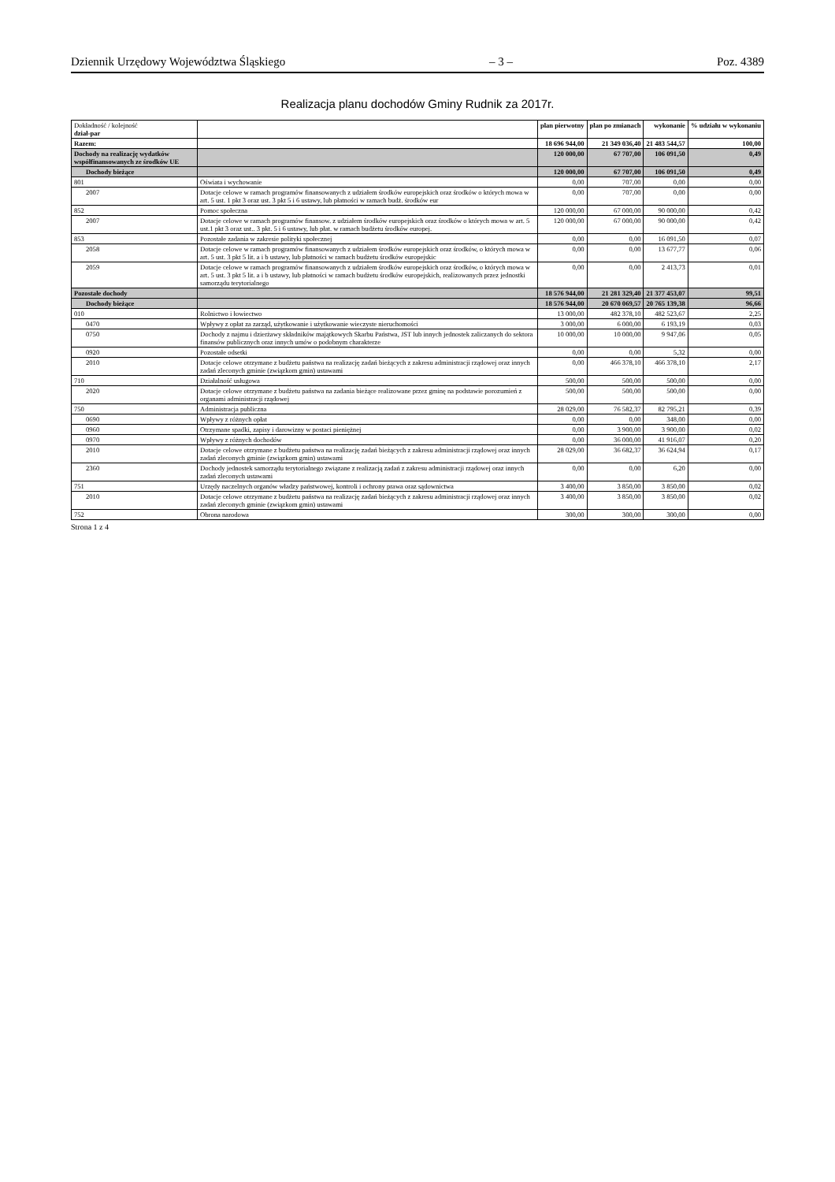Dziennik Urzędowy Województwa Śląskiego – 3 – Poz. 4389
Realizacja planu dochodów Gminy Rudnik za 2017r.
| Dokładność / kolejność dział-par | | plan pierwotny | plan po zmianach | wykonanie | % udziału w wykonaniu |
| --- | --- | --- | --- | --- | --- |
| Razem: | | 18 696 944,00 | 21 349 036,40 | 21 483 544,57 | 100,00 |
| Dochody na realizację wydatków współfinansowanych ze środków UE | | 120 000,00 | 67 707,00 | 106 091,50 | 0,49 |
| Dochody bieżące | | 120 000,00 | 67 707,00 | 106 091,50 | 0,49 |
| 801 | Oświata i wychowanie | 0,00 | 707,00 | 0,00 | 0,00 |
| 2007 | Dotacje celowe w ramach programów finansowanych z udziałem środków europejskich oraz środków o których mowa w art. 5 ust. 1 pkt 3 oraz ust. 3 pkt 5 i 6 ustawy, lub płatności w ramach budż. środków eur | 0,00 | 707,00 | 0,00 | 0,00 |
| 852 | Pomoc społeczna | 120 000,00 | 67 000,00 | 90 000,00 | 0,42 |
| 2007 | Dotacje celowe w ramach programów finansow. z udziałem środków europejskich oraz środków o których mowa w art. 5 ust.1 pkt 3 oraz ust.. 3 pkt. 5 i 6 ustawy, lub płat. w ramach budżetu środków europej. | 120 000,00 | 67 000,00 | 90 000,00 | 0,42 |
| 853 | Pozostałe zadania w zakresie polityki społecznej | 0,00 | 0,00 | 16 091,50 | 0,07 |
| 2058 | Dotacje celowe w ramach programów finansowanych z udziałem środków europejskich oraz środków, o których mowa w art. 5 ust. 3 pkt 5 lit. a i b ustawy, lub płatności w ramach budżetu środków europejskic | 0,00 | 0,00 | 13 677,77 | 0,06 |
| 2059 | Dotacje celowe w ramach programów finansowanych z udziałem środków europejskich oraz środków, o których mowa w art. 5 ust. 3 pkt 5 lit. a i b ustawy, lub płatności w ramach budżetu środków europejskich, realizowanych przez jednostki samorządu terytorialnego | 0,00 | 0,00 | 2 413,73 | 0,01 |
| Pozostałe dochody | | 18 576 944,00 | 21 281 329,40 | 21 377 453,07 | 99,51 |
| Dochody bieżące | | 18 576 944,00 | 20 670 069,57 | 20 765 139,38 | 96,66 |
| 010 | Rolnictwo i łowiectwo | 13 000,00 | 482 378,10 | 482 523,67 | 2,25 |
| 0470 | Wpływy z opłat za zarząd, użytkowanie i użytkowanie wieczyste nieruchomości | 3 000,00 | 6 000,00 | 6 193,19 | 0,03 |
| 0750 | Dochody z najmu i dzierżawy składników majątkowych Skarbu Państwa, JST lub innych jednostek zaliczanych do sektora finansów publicznych oraz innych umów o podobnym charakterze | 10 000,00 | 10 000,00 | 9 947,06 | 0,05 |
| 0920 | Pozostałe odsetki | 0,00 | 0,00 | 5,32 | 0,00 |
| 2010 | Dotacje celowe otrzymane z budżetu państwa na realizację zadań bieżących z zakresu administracji rządowej oraz innych zadań zleconych gminie (związkom gmin) ustawami | 0,00 | 466 378,10 | 466 378,10 | 2,17 |
| 710 | Działalność usługowa | 500,00 | 500,00 | 500,00 | 0,00 |
| 2020 | Dotacje celowe otrzymane z budżetu państwa na zadania bieżące realizowane przez gminę na podstawie porozumień z organami administracji rządowej | 500,00 | 500,00 | 500,00 | 0,00 |
| 750 | Administracja publiczna | 28 029,00 | 76 582,37 | 82 795,21 | 0,39 |
| 0690 | Wpływy z różnych opłat | 0,00 | 0,00 | 348,00 | 0,00 |
| 0960 | Otrzymane spadki, zapisy i darowizny w postaci pieniężnej | 0,00 | 3 900,00 | 3 900,00 | 0,02 |
| 0970 | Wpływy z różnych dochodów | 0,00 | 36 000,00 | 41 916,07 | 0,20 |
| 2010 | Dotacje celowe otrzymane z budżetu państwa na realizację zadań bieżących z zakresu administracji rządowej oraz innych zadań zleconych gminie (związkom gmin) ustawami | 28 029,00 | 36 682,37 | 36 624,94 | 0,17 |
| 2360 | Dochody jednostek samorządu terytorialnego związane z realizacją zadań z zakresu administracji rządowej oraz innych zadań zleconych ustawami | 0,00 | 0,00 | 6,20 | 0,00 |
| 751 | Urzędy naczelnych organów władzy państwowej, kontroli i ochrony prawa oraz sądownictwa | 3 400,00 | 3 850,00 | 3 850,00 | 0,02 |
| 2010 | Dotacje celowe otrzymane z budżetu państwa na realizację zadań bieżących z zakresu administracji rządowej oraz innych zadań zleconych gminie (związkom gmin) ustawami | 3 400,00 | 3 850,00 | 3 850,00 | 0,02 |
| 752 | Obrona narodowa | 300,00 | 300,00 | 300,00 | 0,00 |
Strona 1 z 4